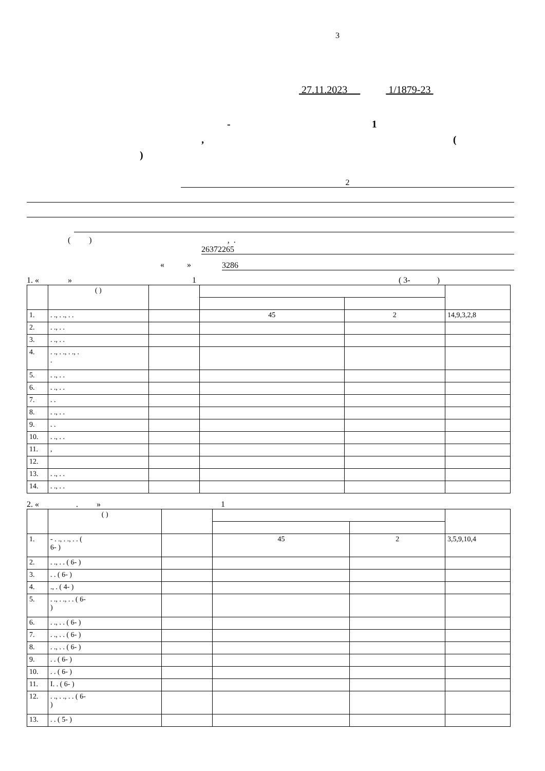3
27.11.2023 1/1879-23
- 1
, (
)
2
( ) , .
26372265
3286
« »
1. « » 1 ( 3- )
| | ( ) | | | | |
| 1. | . ., . ., . . | | 45 | 2 | 14,9,3,2,8 |
| 2. | . ., . . | | | | |
| 3. | . ., . . | | | | |
| 4. | . ., . ., . ., . . | | | | |
| 5. | . ., . . | | | | |
| 6. | . ., . . | | | | |
| 7. | . . | | | | |
| 8. | . ., . . | | | | |
| 9. | . . | | | | |
| 10. | . ., . . | | | | |
| 11. | , | | | | |
| 12. | | | | | |
| 13. | . ., . . | | | | |
| 14. | . ., . . | | | | |
2. « . » 1
| | ( ) | | | | |
| 1. | - . ., . ., . . ( 6- ) | | 45 | 2 | 3,5,9,10,4 |
| 2. | . ., . . ( 6- ) | | | | |
| 3. | . . ( 6- ) | | | | |
| 4. | ., . ( 4- ) | | | | |
| 5. | . ., . ., . . ( 6- ) | | | | |
| 6. | . ., . . ( 6- ) | | | | |
| 7. | . ., . . ( 6- ) | | | | |
| 8. | . ., . . ( 6- ) | | | | |
| 9. | . . ( 6- ) | | | | |
| 10. | . . ( 6- ) | | | | |
| 11. | I. . ( 6- ) | | | | |
| 12. | . ., . ., . . ( 6- ) | | | | |
| 13. | . . ( 5- ) | | | | |